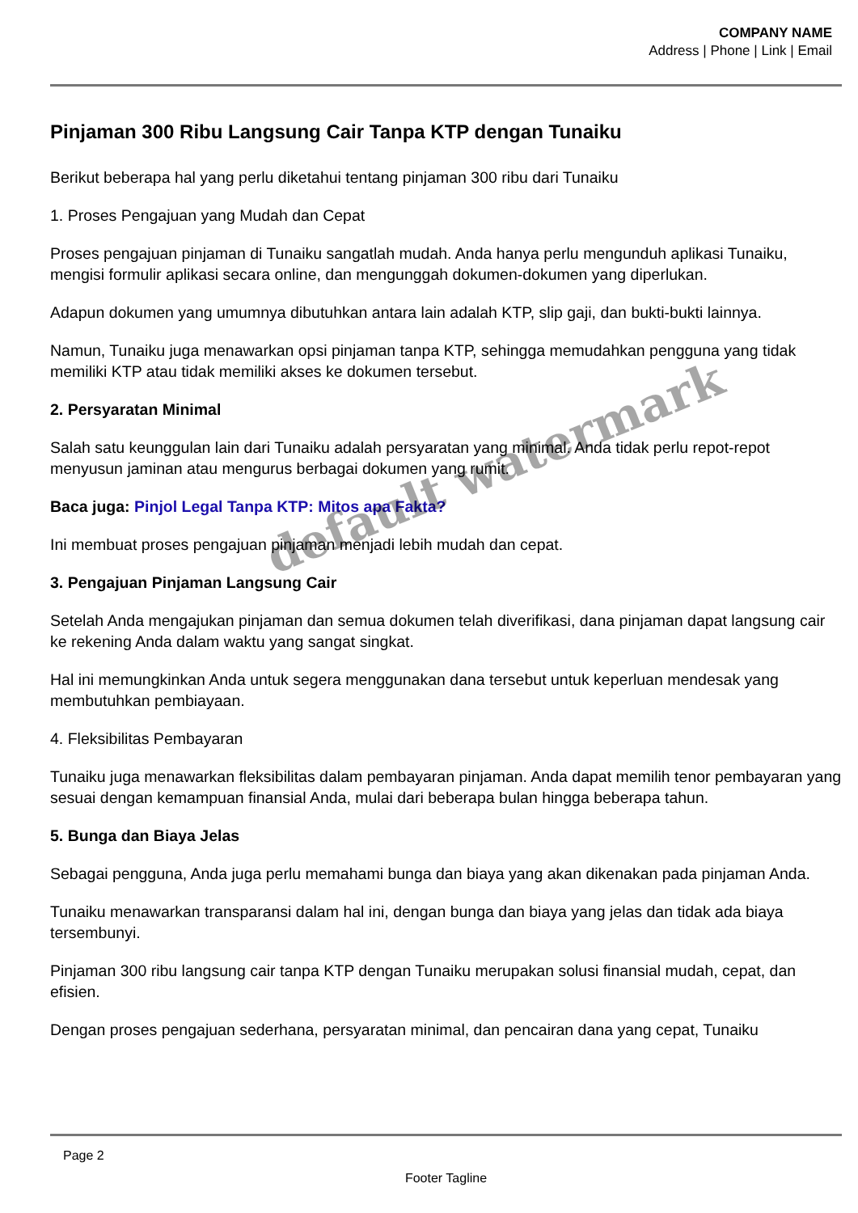COMPANY NAME
Address | Phone | Link | Email
Pinjaman 300 Ribu Langsung Cair Tanpa KTP dengan Tunaiku
Berikut beberapa hal yang perlu diketahui tentang pinjaman 300 ribu dari Tunaiku
1. Proses Pengajuan yang Mudah dan Cepat
Proses pengajuan pinjaman di Tunaiku sangatlah mudah. Anda hanya perlu mengunduh aplikasi Tunaiku, mengisi formulir aplikasi secara online, dan mengunggah dokumen-dokumen yang diperlukan.
Adapun dokumen yang umumnya dibutuhkan antara lain adalah KTP, slip gaji, dan bukti-bukti lainnya.
Namun, Tunaiku juga menawarkan opsi pinjaman tanpa KTP, sehingga memudahkan pengguna yang tidak memiliki KTP atau tidak memiliki akses ke dokumen tersebut.
2. Persyaratan Minimal
Salah satu keunggulan lain dari Tunaiku adalah persyaratan yang minimal. Anda tidak perlu repot-repot menyusun jaminan atau mengurus berbagai dokumen yang rumit.
Baca juga: Pinjol Legal Tanpa KTP: Mitos apa Fakta?
Ini membuat proses pengajuan pinjaman menjadi lebih mudah dan cepat.
3. Pengajuan Pinjaman Langsung Cair
Setelah Anda mengajukan pinjaman dan semua dokumen telah diverifikasi, dana pinjaman dapat langsung cair ke rekening Anda dalam waktu yang sangat singkat.
Hal ini memungkinkan Anda untuk segera menggunakan dana tersebut untuk keperluan mendesak yang membutuhkan pembiayaan.
4. Fleksibilitas Pembayaran
Tunaiku juga menawarkan fleksibilitas dalam pembayaran pinjaman. Anda dapat memilih tenor pembayaran yang sesuai dengan kemampuan finansial Anda, mulai dari beberapa bulan hingga beberapa tahun.
5. Bunga dan Biaya Jelas
Sebagai pengguna, Anda juga perlu memahami bunga dan biaya yang akan dikenakan pada pinjaman Anda.
Tunaiku menawarkan transparansi dalam hal ini, dengan bunga dan biaya yang jelas dan tidak ada biaya tersembunyi.
Pinjaman 300 ribu langsung cair tanpa KTP dengan Tunaiku merupakan solusi finansial mudah, cepat, dan efisien.
Dengan proses pengajuan sederhana, persyaratan minimal, dan pencairan dana yang cepat, Tunaiku
default watermark
Page 2
Footer Tagline